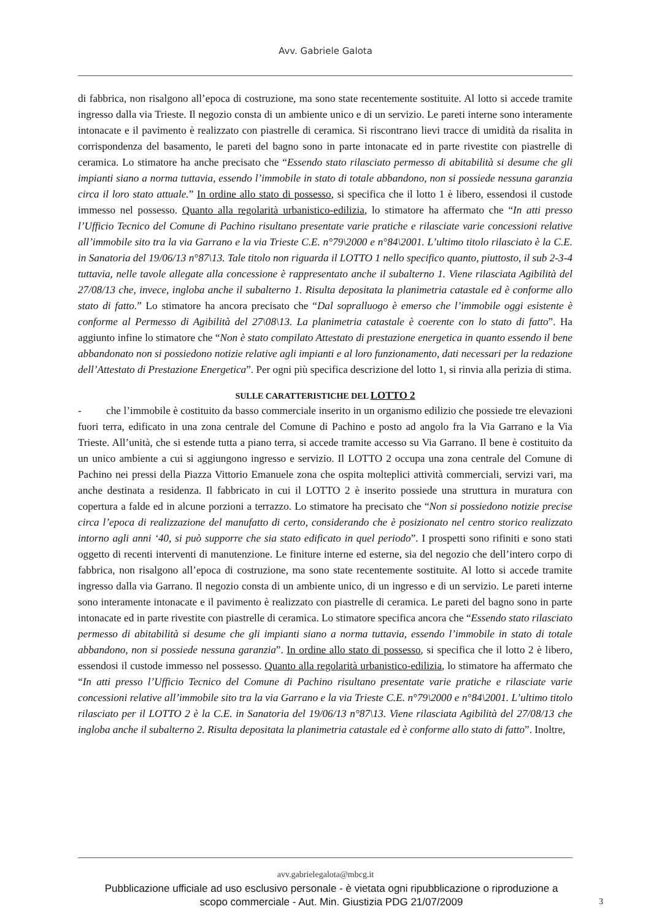Avv. Gabriele Galota
di fabbrica, non risalgono all’epoca di costruzione, ma sono state recentemente sostituite. Al lotto si accede tramite ingresso dalla via Trieste. Il negozio consta di un ambiente unico e di un servizio. Le pareti interne sono interamente intonacate e il pavimento è realizzato con piastrelle di ceramica. Si riscontrano lievi tracce di umidità da risalita in corrispondenza del basamento, le pareti del bagno sono in parte intonacate ed in parte rivestite con piastrelle di ceramica. Lo stimatore ha anche precisato che “Essendo stato rilasciato permesso di abitabilità si desume che gli impianti siano a norma tuttavia, essendo l’immobile in stato di totale abbandono, non si possiede nessuna garanzia circa il loro stato attuale.” In ordine allo stato di possesso, si specifica che il lotto 1 è libero, essendosi il custode immesso nel possesso. Quanto alla regolarità urbanistico-edilizia, lo stimatore ha affermato che “In atti presso l’Ufficio Tecnico del Comune di Pachino risultano presentate varie pratiche e rilasciate varie concessioni relative all’immobile sito tra la via Garrano e la via Trieste C.E. n°79\2000 e n°84\2001. L’ultimo titolo rilasciato è la C.E. in Sanatoria del 19/06/13 n°87\13. Tale titolo non riguarda il LOTTO 1 nello specifico quanto, piuttosto, il sub 2-3-4 tuttavia, nelle tavole allegate alla concessione è rappresentato anche il subalterno 1. Viene rilasciata Agibilità del 27/08/13 che, invece, ingloba anche il subalterno 1. Risulta depositata la planimetria catastale ed è conforme allo stato di fatto.” Lo stimatore ha ancora precisato che “Dal sopralluogo è emerso che l’immobile oggi esistente è conforme al Permesso di Agibilità del 27\08\13. La planimetria catastale è coerente con lo stato di fatto”. Ha aggiunto infine lo stimatore che “Non è stato compilato Attestato di prestazione energetica in quanto essendo il bene abbandonato non si possiedono notizie relative agli impianti e al loro funzionamento, dati necessari per la redazione dell’Attestato di Prestazione Energetica”. Per ogni più specifica descrizione del lotto 1, si rinvia alla perizia di stima.
SULLE CARATTERISTICHE DEL LOTTO 2
- che l’immobile è costituito da basso commerciale inserito in un organismo edilizio che possiede tre elevazioni fuori terra, edificato in una zona centrale del Comune di Pachino e posto ad angolo fra la Via Garrano e la Via Trieste. All’unità, che si estende tutta a piano terra, si accede tramite accesso su Via Garrano. Il bene è costituito da un unico ambiente a cui si aggiungono ingresso e servizio. Il LOTTO 2 occupa una zona centrale del Comune di Pachino nei pressi della Piazza Vittorio Emanuele zona che ospita molteplici attività commerciali, servizi vari, ma anche destinata a residenza. Il fabbricato in cui il LOTTO 2 è inserito possiede una struttura in muratura con copertura a falde ed in alcune porzioni a terrazzo. Lo stimatore ha precisato che “Non si possiedono notizie precise circa l’epoca di realizzazione del manufatto di certo, considerando che è posizionato nel centro storico realizzato intorno agli anni ‘40, si può supporre che sia stato edificato in quel periodo”. I prospetti sono rifiniti e sono stati oggetto di recenti interventi di manutenzione. Le finiture interne ed esterne, sia del negozio che dell’intero corpo di fabbrica, non risalgono all’epoca di costruzione, ma sono state recentemente sostituite. Al lotto si accede tramite ingresso dalla via Garrano. Il negozio consta di un ambiente unico, di un ingresso e di un servizio. Le pareti interne sono interamente intonacate e il pavimento è realizzato con piastrelle di ceramica. Le pareti del bagno sono in parte intonacate ed in parte rivestite con piastrelle di ceramica. Lo stimatore specifica ancora che “Essendo stato rilasciato permesso di abitabilità si desume che gli impianti siano a norma tuttavia, essendo l’immobile in stato di totale abbandono, non si possiede nessuna garanzia”. In ordine allo stato di possesso, si specifica che il lotto 2 è libero, essendosi il custode immesso nel possesso. Quanto alla regolarità urbanistico-edilizia, lo stimatore ha affermato che “In atti presso l’Ufficio Tecnico del Comune di Pachino risultano presentate varie pratiche e rilasciate varie concessioni relative all’immobile sito tra la via Garrano e la via Trieste C.E. n°79\2000 e n°84\2001. L’ultimo titolo rilasciato per il LOTTO 2 è la C.E. in Sanatoria del 19/06/13 n°87\13. Viene rilasciata Agibilità del 27/08/13 che ingloba anche il subalterno 2. Risulta depositata la planimetria catastale ed è conforme allo stato di fatto”. Inoltre,
avv.gabrielegalota@mbcg.it
Pubblicazione ufficiale ad uso esclusivo personale - è vietata ogni ripubblicazione o riproduzione a scopo commerciale - Aut. Min. Giustizia PDG 21/07/2009
3